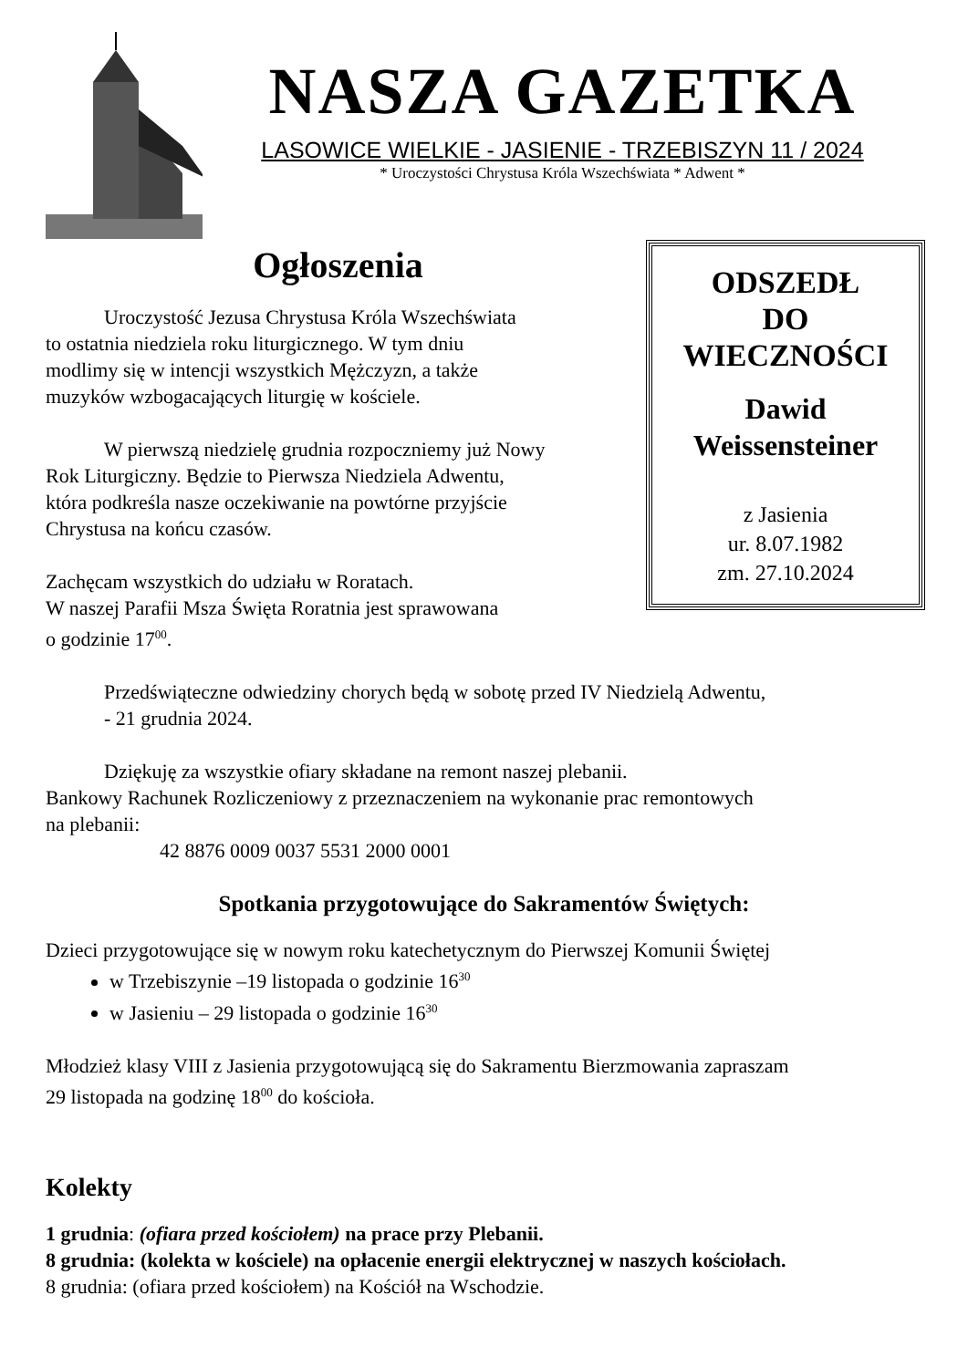NASZA GAZETKA
LASOWICE WIELKIE - JASIENIE - TRZEBISZYN 11 / 2024
* Uroczystości Chrystusa Króla Wszechświata * Adwent *
Ogłoszenia
Uroczystość Jezusa Chrystusa Króla Wszechświata
to ostatnia niedziela roku liturgicznego. W tym dniu
modlimy się w intencji wszystkich Mężczyzn, a także
muzyków wzbogacających liturgię w kościele.
W pierwszą niedzielę grudnia rozpoczniemy już Nowy
Rok Liturgiczny. Będzie to Pierwsza Niedziela Adwentu,
która podkreśla nasze oczekiwanie na powtórne przyjście
Chrystusa na końcu czasów.
Zachęcam wszystkich do udziału w Roratach.
W naszej Parafii Msza Święta Roratnia jest sprawowana
o godzinie 17<sup>00</sup>.
ODSZEDŁ
DO
WIECZNOŚCI
Dawid
Weissensteiner
z Jasienia
ur. 8.07.1982
zm. 27.10.2024
Przedświąteczne odwiedziny chorych będą w sobotę przed IV Niedzielą Adwentu,
- 21 grudnia 2024.
Dziękuję za wszystkie ofiary składane na remont naszej plebanii.
Bankowy Rachunek Rozliczeniowy z przeznaczeniem na wykonanie prac remontowych
na plebanii:
42 8876 0009 0037 5531 2000 0001
Spotkania przygotowujące do Sakramentów Świętych:
Dzieci przygotowujące się w nowym roku katechetycznym do Pierwszej Komunii Świętej
w Trzebiszynie –19 listopada o godzinie 16<sup>30</sup>
w Jasieniu – 29 listopada o godzinie 16<sup>30</sup>
Młodzież klasy VIII z Jasienia przygotowującą się do Sakramentu Bierzmowania zapraszam
29 listopada na godzinę 18<sup>00</sup> do kościoła.
Kolekty
1 grudnia: (ofiara przed kościołem) na prace przy Plebanii.
8 grudnia: (kolekta w kościele) na opłacenie energii elektrycznej w naszych kościołach.
8 grudnia: (ofiara przed kościołem) na Kościół na Wschodzie.